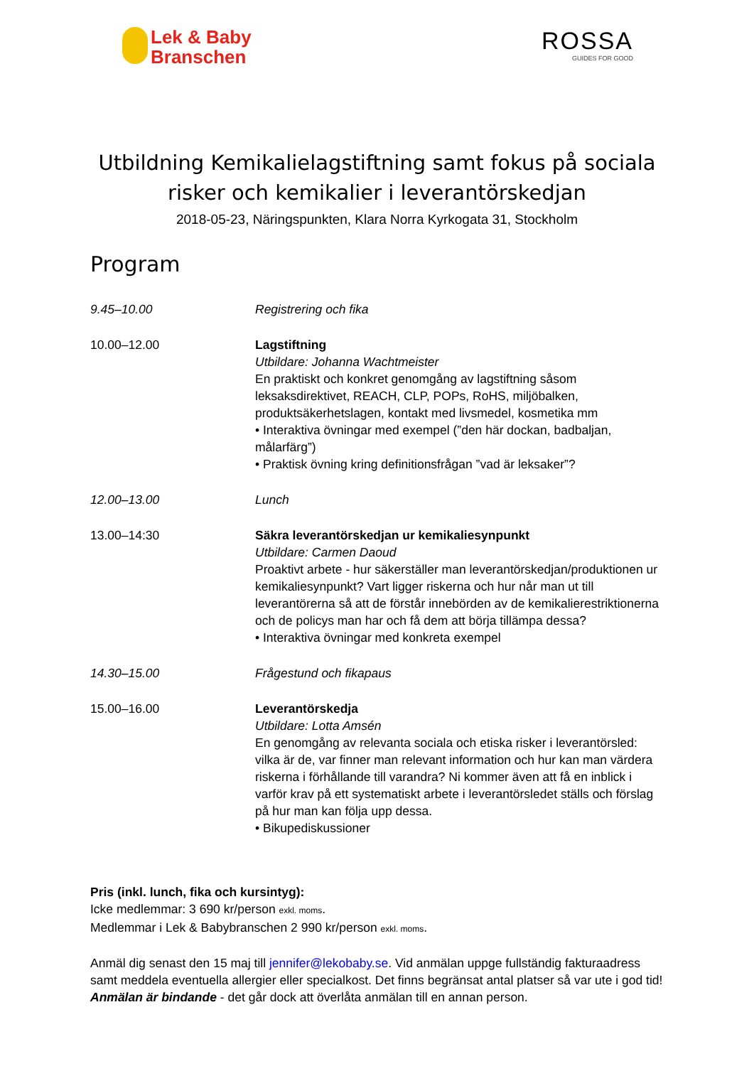Lek & Baby
Branschen
ROSSA
GUIDES FOR GOOD
Utbildning Kemikalielagstiftning samt fokus på sociala
risker och kemikalier i leverantörskedjan
2018-05-23, Näringspunkten, Klara Norra Kyrkogata 31, Stockholm
Program
9.45–10.00 Registrering och fika
10.00–12.00 Lagstiftning
Utbildare: Johanna Wachtmeister
En praktiskt och konkret genomgång av lagstiftning såsom leksaksdirektivet, REACH, CLP, POPs, RoHS, miljöbalken, produktsäkerhetslagen, kontakt med livsmedel, kosmetika mm
• Interaktiva övningar med exempel (”den här dockan, badbaljan, målarfärg”)
• Praktisk övning kring definitionsfrågan ”vad är leksaker”?
12.00–13.00 Lunch
13.00–14:30 Säkra leverantörskedjan ur kemikaliesynpunkt
Utbildare: Carmen Daoud
Proaktivt arbete - hur säkerställer man leverantörskedjan/produktionen ur kemikaliesynpunkt? Vart ligger riskerna och hur når man ut till leverantörerna så att de förstår innebörden av de kemikalierestriktionerna och de policys man har och få dem att börja tillämpa dessa?
• Interaktiva övningar med konkreta exempel
14.30–15.00 Frågestund och fikapaus
15.00–16.00 Leverantörskedja
Utbildare: Lotta Amsén
En genomgång av relevanta sociala och etiska risker i leverantörsled: vilka är de, var finner man relevant information och hur kan man värdera riskerna i förhållande till varandra? Ni kommer även att få en inblick i varför krav på ett systematiskt arbete i leverantörsledet ställs och förslag på hur man kan följa upp dessa.
• Bikupediskussioner
Pris (inkl. lunch, fika och kursintyg):
Icke medlemmar: 3 690 kr/person exkl. moms.
Medlemmar i Lek & Babybranschen 2 990 kr/person exkl. moms.
Anmäl dig senast den 15 maj till jennifer@lekobaby.se. Vid anmälan uppge fullständig fakturaadress samt meddela eventuella allergier eller specialkost. Det finns begränsat antal platser så var ute i god tid! Anmälan är bindande - det går dock att överlåta anmälan till en annan person.